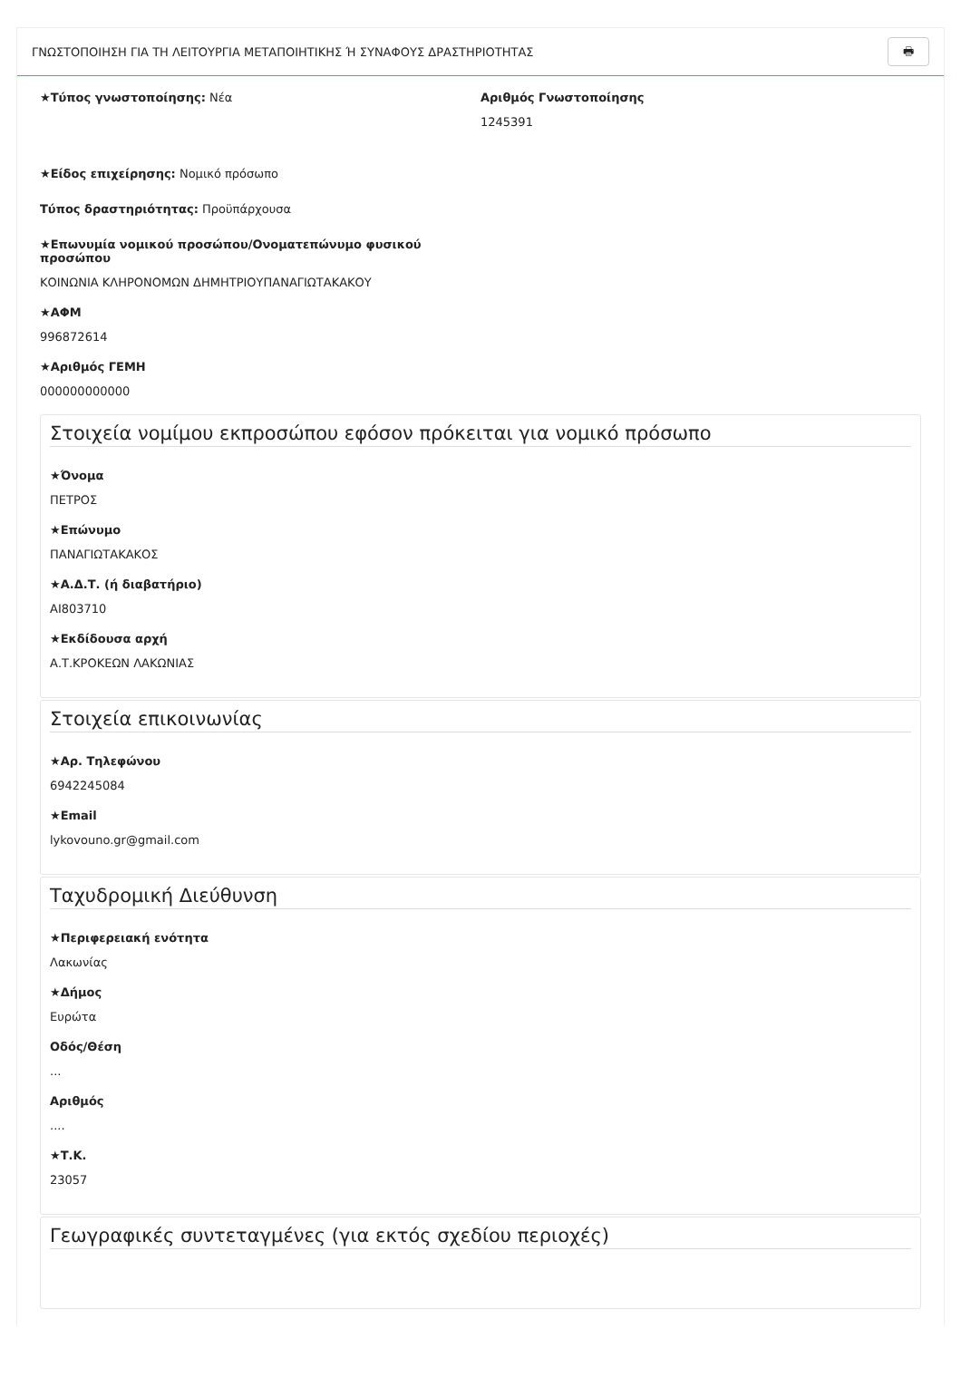ΓΝΩΣΤΟΠΟΙΗΣΗ ΓΙΑ ΤΗ ΛΕΙΤΟΥΡΓΙΑ ΜΕΤΑΠΟΙΗΤΙΚΗΣ Ή ΣΥΝΑΦΟΥΣ ΔΡΑΣΤΗΡΙΟΤΗΤΑΣ 🖶
★Τύπος γνωστοποίησης: Νέα Αριθμός Γνωστοποίησης
1245391
★Είδος επιχείρησης: Νομικό πρόσωπο
Τύπος δραστηριότητας: Προϋπάρχουσα
★Επωνυμία νομικού προσώπου/Ονοματεπώνυμο φυσικού προσώπου
ΚΟΙΝΩΝΙΑ ΚΛΗΡΟΝΟΜΩΝ ΔΗΜΗΤΡΙΟΥΠΑΝΑΓΙΩΤΑΚΑΚΟΥ
★ΑΦΜ
996872614
★Αριθμός ΓΕΜΗ
000000000000
Στοιχεία νομίμου εκπροσώπου εφόσον πρόκειται για νομικό πρόσωπο
★Όνομα
ΠΕΤΡΟΣ
★Επώνυμο
ΠΑΝΑΓΙΩΤΑΚΑΚΟΣ
★Α.Δ.Τ. (ή διαβατήριο)
AI803710
★Εκδίδουσα αρχή
Α.Τ.ΚΡΟΚΕΩΝ ΛΑΚΩΝΙΑΣ
Στοιχεία επικοινωνίας
★Αρ. Τηλεφώνου
6942245084
★Email
lykovouno.gr@gmail.com
Ταχυδρομική Διεύθυνση
★Περιφερειακή ενότητα
Λακωνίας
★Δήμος
Ευρώτα
Οδός/Θέση...
Αριθμός....
★Τ.Κ.
23057
Γεωγραφικές συντεταγμένες (για εκτός σχεδίου περιοχές)